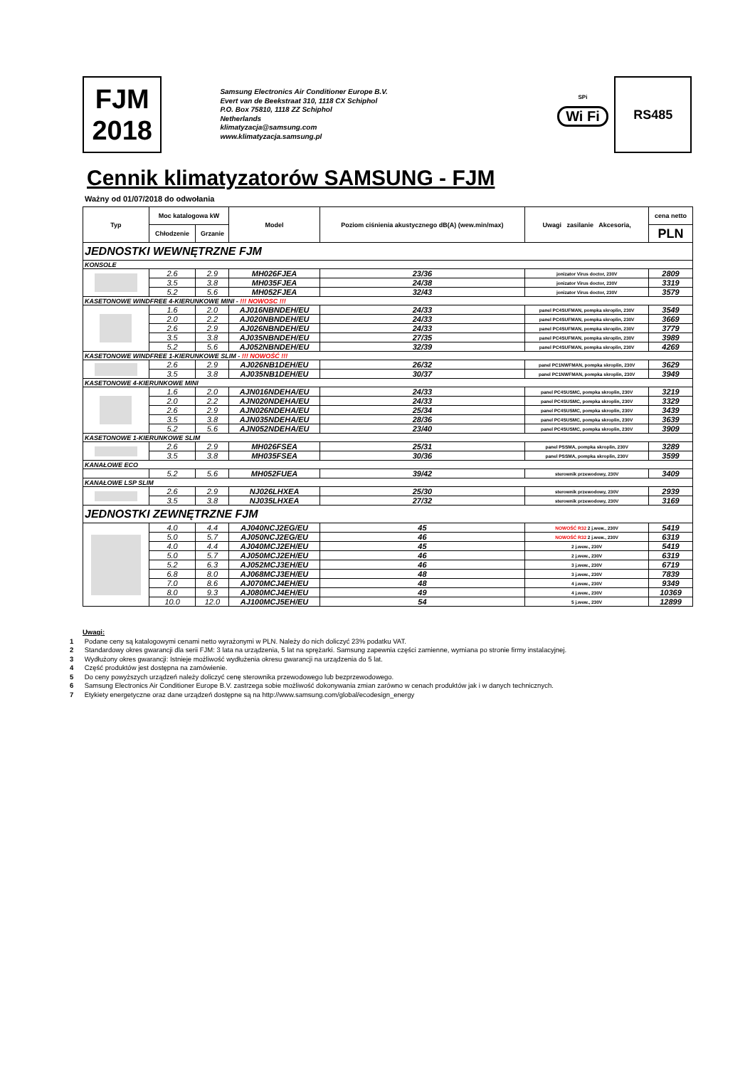FJM
2018
Samsung Electronics Air Conditioner Europe B.V.
Evert van de Beekstraat 310, 1118 CX Schiphol
P.O. Box 75810, 1118 ZZ Schiphol
Netherlands
klimatyzacja@samsung.com
www.klimatyzacja.samsung.pl
SPi
Wi Fi
RS485
Cennik klimatyzatorów SAMSUNG - FJM
Ważny od 01/07/2018 do odwołania
| Typ | Moc katalogowa kW | | Model | Poziom ciśnienia akustycznego dB(A) (wew.min/max) | Uwagi zasilanie Akcesoria, | cena netto |
| --- | --- | --- | --- | --- | --- | --- |
| | Chłodzenie | Grzanie | | | | PLN |
| JEDNOSTKI WEWNĘTRZNE FJM | | | | | | |
| KONSOLE | | | | | | |
| | 2.6 | 2.9 | MH026FJEA | 23/36 | jonizator Virus doctor, 230V | 2809 |
| | 3.5 | 3.8 | MH035FJEA | 24/38 | jonizator Virus doctor, 230V | 3319 |
| | 5.2 | 5.6 | MH052FJEA | 32/43 | jonizator Virus doctor, 230V | 3579 |
| KASETONOWE WINDFREE 4-KIERUNKOWE MINI - !!! NOWOSC !!! | | | | | | |
| | 1.6 | 2.0 | AJ016NBNDEH/EU | 24/33 | panel PC4SUFMAN, pompka skroplin, 230V | 3549 |
| | 2.0 | 2.2 | AJ020NBNDEH/EU | 24/33 | panel PC4SUFMAN, pompka skroplin, 230V | 3669 |
| | 2.6 | 2.9 | AJ026NBNDEH/EU | 24/33 | panel PC4SUFMAN, pompka skroplin, 230V | 3779 |
| | 3.5 | 3.8 | AJ035NBNDEH/EU | 27/35 | panel PC4SUFMAN, pompka skroplin, 230V | 3989 |
| | 5.2 | 5.6 | AJ052NBNDEH/EU | 32/39 | panel PC4SUFMAN, pompka skroplin, 230V | 4269 |
| KASETONOWE WINDFREE 1-KIERUNKOWE SLIM - !!! NOWOŚĆ !!! | | | | | | |
| | 2.6 | 2.9 | AJ026NB1DEH/EU | 26/32 | panel PC1NWFMAN, pompka skroplin, 230V | 3629 |
| | 3.5 | 3.8 | AJ035NB1DEH/EU | 30/37 | panel PC1NWFMAN, pompka skroplin, 230V | 3949 |
| KASETONOWE 4-KIERUNKOWE MINI | | | | | | |
| | 1.6 | 2.0 | AJN016NDEHA/EU | 24/33 | panel PC4SUSMC, pompka skroplin, 230V | 3219 |
| | 2.0 | 2.2 | AJN020NDEHA/EU | 24/33 | panel PC4SUSMC, pompka skroplin, 230V | 3329 |
| | 2.6 | 2.9 | AJN026NDEHA/EU | 25/34 | panel PC4SUSMC, pompka skroplin, 230V | 3439 |
| | 3.5 | 3.8 | AJN035NDEHA/EU | 28/36 | panel PC4SUSMC, pompka skroplin, 230V | 3639 |
| | 5.2 | 5.6 | AJN052NDEHA/EU | 23/40 | panel PC4SUSMC, pompka skroplin, 230V | 3909 |
| KASETONOWE 1-KIERUNKOWE SLIM | | | | | | |
| | 2.6 | 2.9 | MH026FSEA | 25/31 | panel PSSMA, pompka skroplin, 230V | 3289 |
| | 3.5 | 3.8 | MH035FSEA | 30/36 | panel PSSMA, pompka skroplin, 230V | 3599 |
| KANAŁOWE ECO | | | | | | |
| | 5.2 | 5.6 | MH052FUEA | 39/42 | sterownik przewodowy, 230V | 3409 |
| KANAŁOWE LSP SLIM | | | | | | |
| | 2.6 | 2.9 | NJ026LHXEA | 25/30 | sterownik przewodowy, 230V | 2939 |
| | 3.5 | 3.8 | NJ035LHXEA | 27/32 | sterownik przewodowy, 230V | 3169 |
| JEDNOSTKI ZEWNĘTRZNE FJM | | | | | | |
| | 4.0 | 4.4 | AJ040NCJ2EG/EU | 45 | NOWOŚĆ R32 2 j.wew., 230V | 5419 |
| | 5.0 | 5.7 | AJ050NCJ2EG/EU | 46 | NOWOŚĆ R32 2 j.wew., 230V | 6319 |
| | 4.0 | 4.4 | AJ040MCJ2EH/EU | 45 | 2 j.wew., 230V | 5419 |
| | 5.0 | 5.7 | AJ050MCJ2EH/EU | 46 | 2 j.wew., 230V | 6319 |
| | 5.2 | 6.3 | AJ052MCJ3EH/EU | 46 | 3 j.wew., 230V | 6719 |
| | 6.8 | 8.0 | AJ068MCJ3EH/EU | 48 | 3 j.wew., 230V | 7839 |
| | 7.0 | 8.6 | AJ070MCJ4EH/EU | 48 | 4 j.wew., 230V | 9349 |
| | 8.0 | 9.3 | AJ080MCJ4EH/EU | 49 | 4 j.wew., 230V | 10369 |
| | 10.0 | 12.0 | AJ100MCJ5EH/EU | 54 | 5 j.wew., 230V | 12899 |
Uwagi:
1 Podane ceny są katalogowymi cenami netto wyrażonymi w PLN. Należy do nich doliczyć 23% podatku VAT.
2 Standardowy okres gwarancji dla serii FJM: 3 lata na urządzenia, 5 lat na sprężarki. Samsung zapewnia części zamienne, wymiana po stronie firmy instalacyjnej.
3 Wydłużony okres gwarancji: Istnieje możliwość wydłużenia okresu gwarancji na urządzenia do 5 lat.
4 Część produktów jest dostępna na zamówienie.
5 Do ceny powyższych urządzeń należy doliczyć cenę sterownika przewodowego lub bezprzewodowego.
6 Samsung Electronics Air Conditioner Europe B.V. zastrzega sobie możliwość dokonywania zmian zarówno w cenach produktów jak i w danych technicznych.
7 Etykiety energetyczne oraz dane urządzeń dostępne są na http://www.samsung.com/global/ecodesign_energy